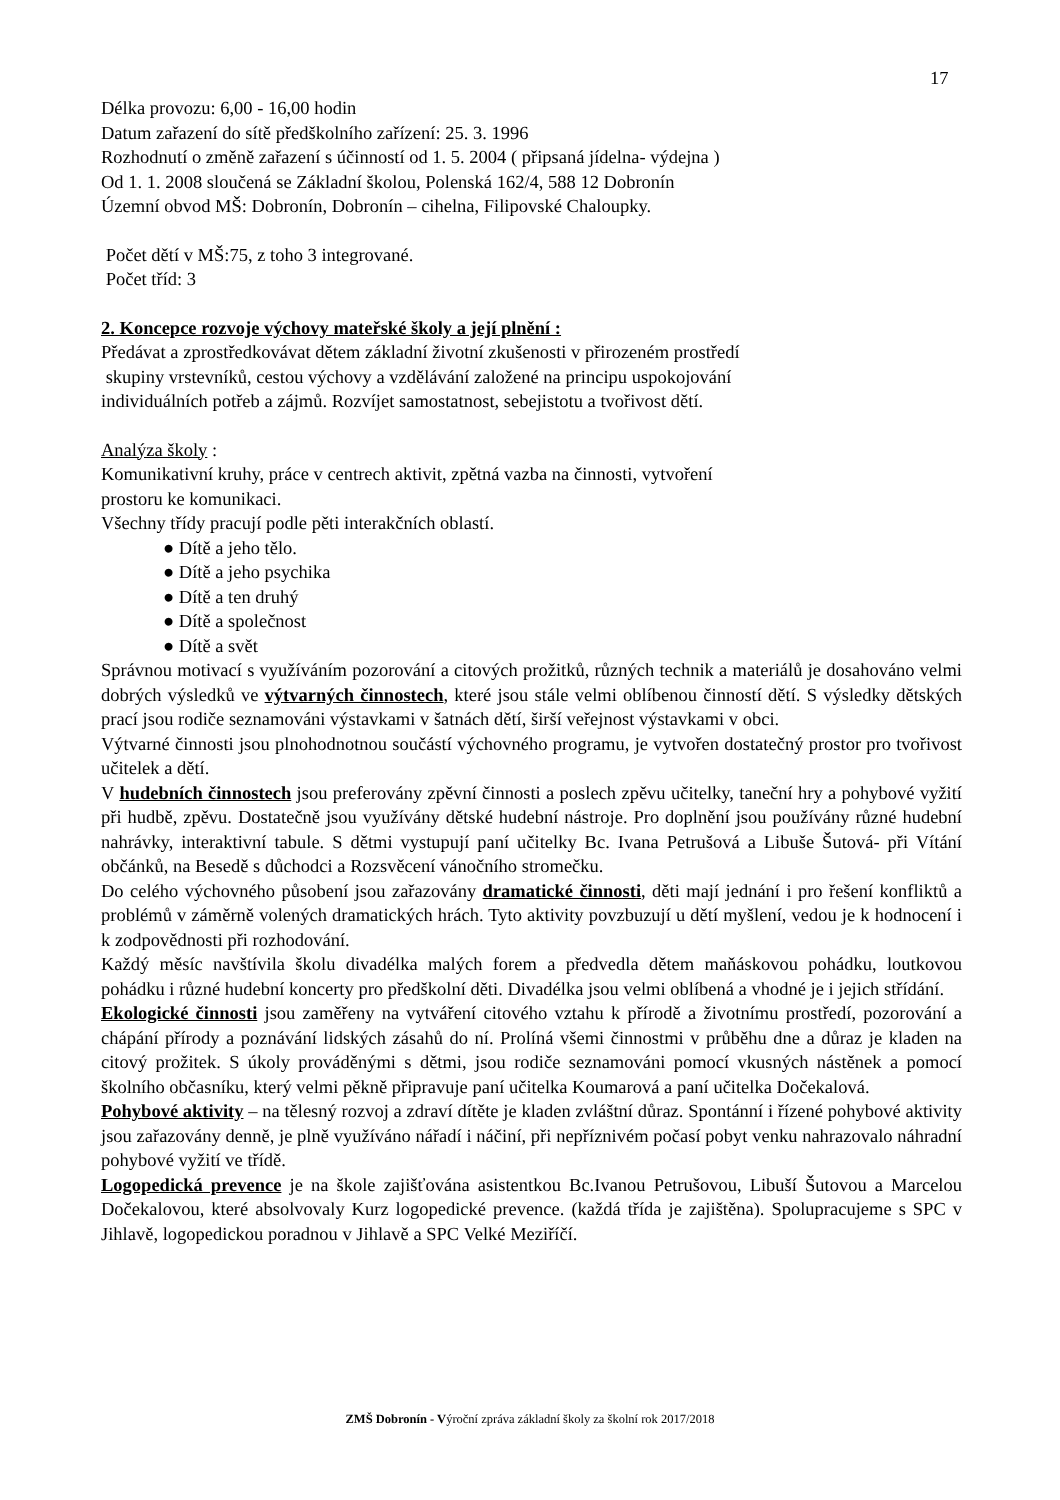17
Délka provozu: 6,00 - 16,00 hodin
Datum zařazení do sítě předškolního zařízení: 25. 3. 1996
Rozhodnutí o změně zařazení s účinností od 1. 5. 2004 ( připsaná jídelna- výdejna )
Od 1. 1. 2008 sloučená se Základní školou, Polenská 162/4, 588 12 Dobronín
Územní obvod MŠ: Dobronín, Dobronín – cihelna, Filipovské Chaloupky.
Počet dětí v MŠ:75, z toho 3 integrované.
Počet tříd: 3
2. Koncepce rozvoje výchovy mateřské školy a její plnění :
Předávat a zprostředkovávat dětem základní životní zkušenosti v přirozeném prostředí
skupiny vrstevníků, cestou výchovy a vzdělávání založené na principu uspokojování
individuálních potřeb a zájmů. Rozvíjet samostatnost, sebejistotu a tvořivost dětí.
Analýza školy :
Komunikativní kruhy, práce v centrech aktivit, zpětná vazba na činnosti, vytvoření
prostoru ke komunikaci.
Všechny třídy pracují podle pěti interakčních oblastí.
● Dítě a jeho tělo.
● Dítě a jeho psychika
● Dítě a ten druhý
● Dítě a společnost
● Dítě a svět
Správnou motivací s využíváním pozorování a citových prožitků, různých technik a materiálů je dosahováno velmi dobrých výsledků ve výtvarných činnostech, které jsou stále velmi oblíbenou činností dětí. S výsledky dětských prací jsou rodiče seznamováni výstavkami v šatnách dětí, širší veřejnost výstavkami v obci.
Výtvarné činnosti jsou plnohodnotnou součástí výchovného programu, je vytvořen dostatečný prostor pro tvořivost učitelek a dětí.
V hudebních činnostech jsou preferovány zpěvní činnosti a poslech zpěvu učitelky, taneční hry a pohybové vyžití při hudbě, zpěvu. Dostatečně jsou využívány dětské hudební nástroje. Pro doplnění jsou používány různé hudební nahrávky, interaktivní tabule. S dětmi vystupují paní učitelky Bc. Ivana Petrušová a Libuše Šutová- při Vítání občánků, na Besedě s důchodci a Rozsvěcení vánočního stromečku.
Do celého výchovného působení jsou zařazovány dramatické činnosti, děti mají jednání i pro řešení konfliktů a problémů v záměrně volených dramatických hrách. Tyto aktivity povzbuzují u dětí myšlení, vedou je k hodnocení i k zodpovědnosti při rozhodování.
Každý měsíc navštívila školu divadélka malých forem a předvedla dětem maňáskovou pohádku, loutkovou pohádku i různé hudební koncerty pro předškolní děti. Divadélka jsou velmi oblíbená a vhodné je i jejich střídání.
Ekologické činnosti jsou zaměřeny na vytváření citového vztahu k přírodě a životnímu prostředí, pozorování a chápání přírody a poznávání lidských zásahů do ní. Prolíná všemi činnostmi v průběhu dne a důraz je kladen na citový prožitek. S úkoly prováděnými s dětmi, jsou rodiče seznamováni pomocí vkusných nástěnek a pomocí školního občasníku, který velmi pěkně připravuje paní učitelka Koumarová a paní učitelka Dočekalová.
Pohybové aktivity – na tělesný rozvoj a zdraví dítěte je kladen zvláštní důraz. Spontánní i řízené pohybové aktivity jsou zařazovány denně, je plně využíváno nářadí i náčiní, při nepříznivém počasí pobyt venku nahrazovalo náhradní pohybové vyžití ve třídě.
Logopedická prevence je na škole zajišťována asistentkou Bc.Ivanou Petrušovou, Libuší Šutovou a Marcelou Dočekalovou, které absolvovaly Kurz logopedické prevence. (každá třída je zajištěna). Spolupracujeme s SPC v Jihlavě, logopedickou poradnou v Jihlavě a SPC Velké Meziříčí.
ZMŠ Dobronín - Výroční zpráva základní školy za školní rok 2017/2018